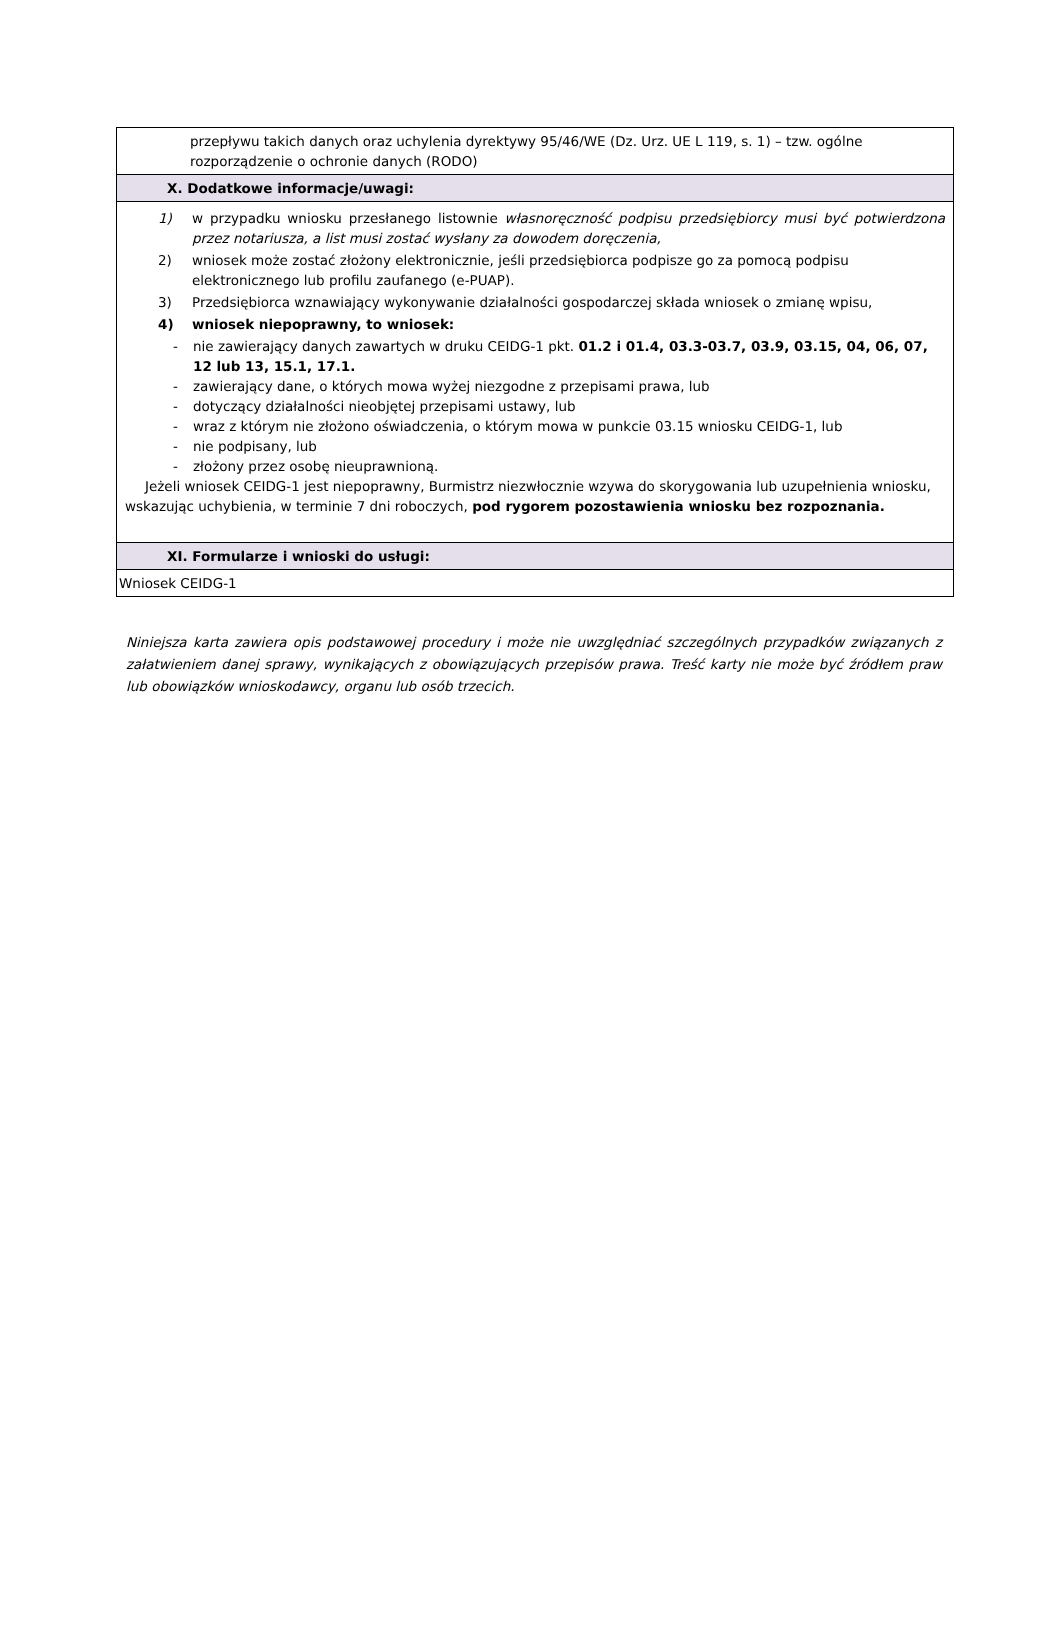| przepływu takich danych oraz uchylenia dyrektywy 95/46/WE (Dz. Urz. UE L 119, s. 1) – tzw. ogólne rozporządzenie o ochronie danych (RODO) |
| X. Dodatkowe informacje/uwagi: |
| 1) w przypadku wniosku przesłanego listownie własnoręczność podpisu przedsiębiorcy musi być potwierdzona przez notariusza, a list musi zostać wysłany za dowodem doręczenia, 2) wniosek może zostać złożony elektronicznie, jeśli przedsiębiorca podpisze go za pomocą podpisu elektronicznego lub profilu zaufanego (e-PUAP). 3) Przedsiębiorca wznawiający wykonywanie działalności gospodarczej składa wniosek o zmianę wpisu, 4) wniosek niepoprawny, to wniosek: - nie zawierający danych zawartych w druku CEIDG-1 pkt. 01.2 i 01.4, 03.3-03.7, 03.9, 03.15, 04, 06, 07, 12 lub 13, 15.1, 17.1. - zawierający dane, o których mowa wyżej niezgodne z przepisami prawa, lub - dotyczący działalności nieobjętej przepisami ustawy, lub - wraz z którym nie złożono oświadczenia, o którym mowa w punkcie 03.15 wniosku CEIDG-1, lub - nie podpisany, lub - złożony przez osobę nieuprawnioną. Jeżeli wniosek CEIDG-1 jest niepoprawny, Burmistrz niezwłocznie wzywa do skorygowania lub uzupełnienia wniosku, wskazując uchybienia, w terminie 7 dni roboczych, pod rygorem pozostawienia wniosku bez rozpoznania. |
| XI. Formularze i wnioski do usługi: |
| Wniosek CEIDG-1 |
Niniejsza karta zawiera opis podstawowej procedury i może nie uwzględniać szczególnych przypadków związanych z załatwieniem danej sprawy, wynikających z obowiązujących przepisów prawa. Treść karty nie może być źródłem praw lub obowiązków wnioskodawcy, organu lub osób trzecich.